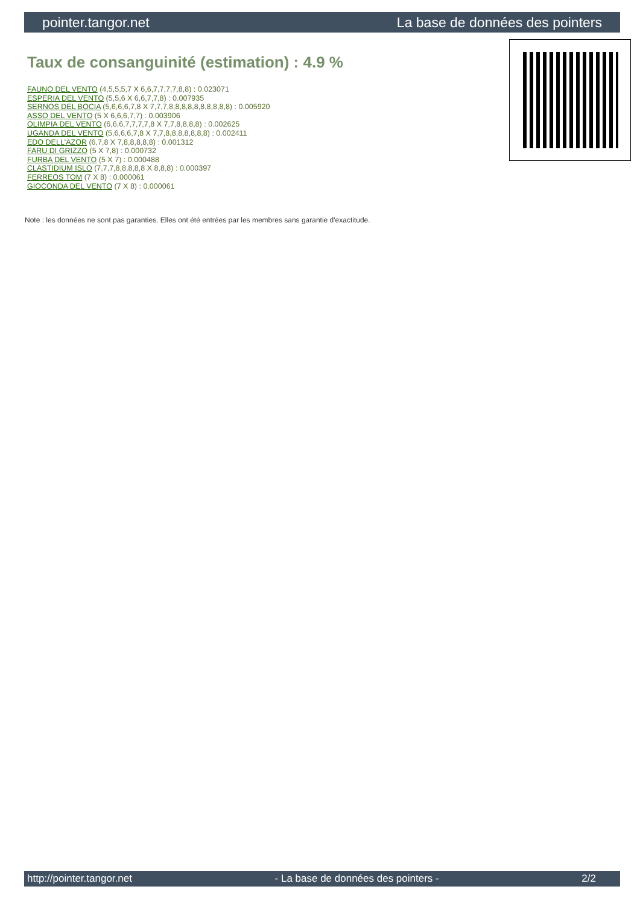pointer.tangor.net La base de données des pointers
Taux de consanguinité (estimation) : 4.9 %
FAUNO DEL VENTO (4,5,5,5,7 X 6,6,7,7,7,7,8,8) : 0.023071
ESPERIA DEL VENTO (5,5,6 X 6,6,7,7,8) : 0.007935
SERNOS DEL BOCIA (5,6,6,6,7,8 X 7,7,7,8,8,8,8,8,8,8,8,8,8) : 0.005920
ASSO DEL VENTO (5 X 6,6,6,7,7) : 0.003906
OLIMPIA DEL VENTO (6,6,6,7,7,7,7,8 X 7,7,8,8,8,8) : 0.002625
UGANDA DEL VENTO (5,6,6,6,7,8 X 7,7,8,8,8,8,8,8,8) : 0.002411
EDO DELL'AZOR (6,7,8 X 7,8,8,8,8,8) : 0.001312
FARU DI GRIZZO (5 X 7,8) : 0.000732
FURBA DEL VENTO (5 X 7) : 0.000488
CLASTIDIUM ISLO (7,7,7,8,8,8,8,8 X 8,8,8) : 0.000397
FERREOS TOM (7 X 8) : 0.000061
GIOCONDA DEL VENTO (7 X 8) : 0.000061
Note : les données ne sont pas garanties. Elles ont été entrées par les membres sans garantie d'exactitude.
http://pointer.tangor.net - La base de données des pointers - 2/2